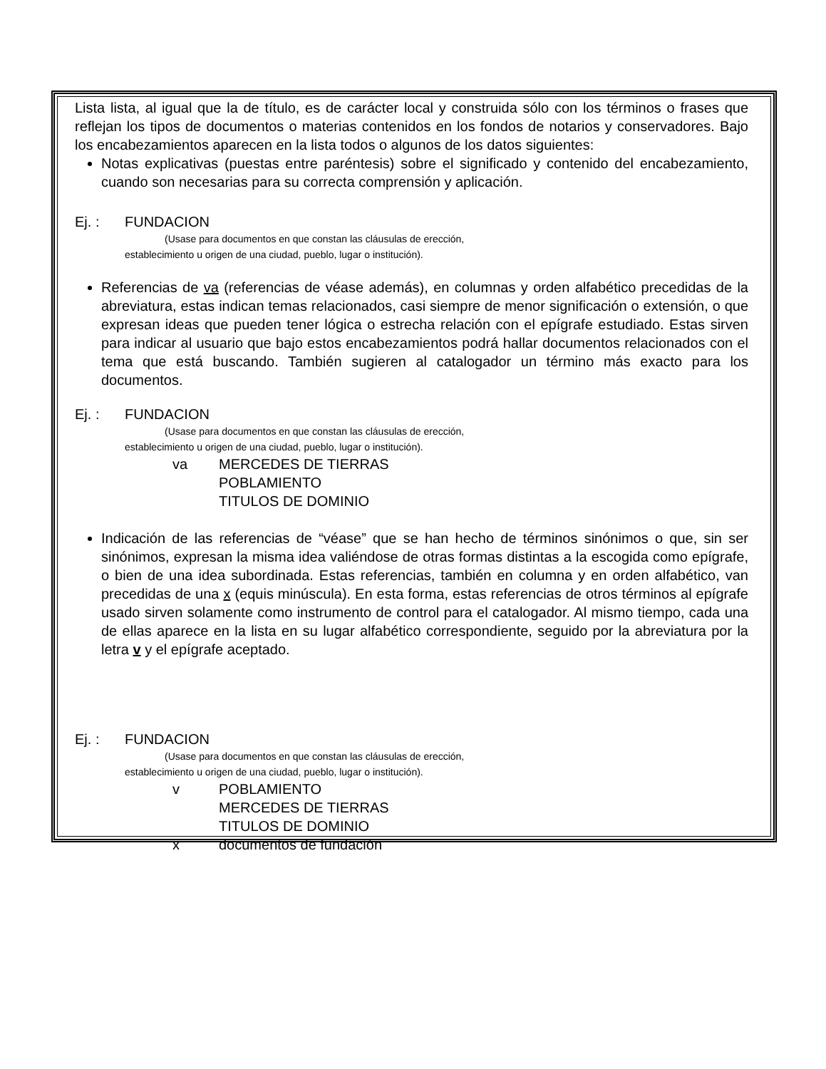Lista lista, al igual que la de título, es de carácter local y construida sólo con los términos o frases que reflejan los tipos de documentos o materias contenidos en los fondos de notarios y conservadores. Bajo los encabezamientos aparecen en la lista todos o algunos de los datos siguientes:
Notas explicativas (puestas entre paréntesis) sobre el significado y contenido del encabezamiento, cuando son necesarias para su correcta comprensión y aplicación.
Ej. : FUNDACION
(Usase para documentos en que constan las cláusulas de erección,
establecimiento u origen de una ciudad, pueblo, lugar o institución).
Referencias de va (referencias de véase además), en columnas y orden alfabético precedidas de la abreviatura, estas indican temas relacionados, casi siempre de menor significación o extensión, o que expresan ideas que pueden tener lógica o estrecha relación con el epígrafe estudiado. Estas sirven para indicar al usuario que bajo estos encabezamientos podrá hallar documentos relacionados con el tema que está buscando. También sugieren al catalogador un término más exacto para los documentos.
Ej. : FUNDACION
(Usase para documentos en que constan las cláusulas de erección,
establecimiento u origen de una ciudad, pueblo, lugar o institución).
va MERCEDES DE TIERRAS
POBLAMIENTO
TITULOS DE DOMINIO
Indicación de las referencias de “véase” que se han hecho de términos sinónimos o que, sin ser sinónimos, expresan la misma idea valiéndose de otras formas distintas a la escogida como epígrafe, o bien de una idea subordinada. Estas referencias, también en columna y en orden alfabético, van precedidas de una x (equis minúscula). En esta forma, estas referencias de otros términos al epígrafe usado sirven solamente como instrumento de control para el catalogador. Al mismo tiempo, cada una de ellas aparece en la lista en su lugar alfabético correspondiente, seguido por la abreviatura por la letra v y el epígrafe aceptado.
Ej. : FUNDACION
(Usase para documentos en que constan las cláusulas de erección,
establecimiento u origen de una ciudad, pueblo, lugar o institución).
v POBLAMIENTO
MERCEDES DE TIERRAS
TITULOS DE DOMINIO
x documentos de fundación